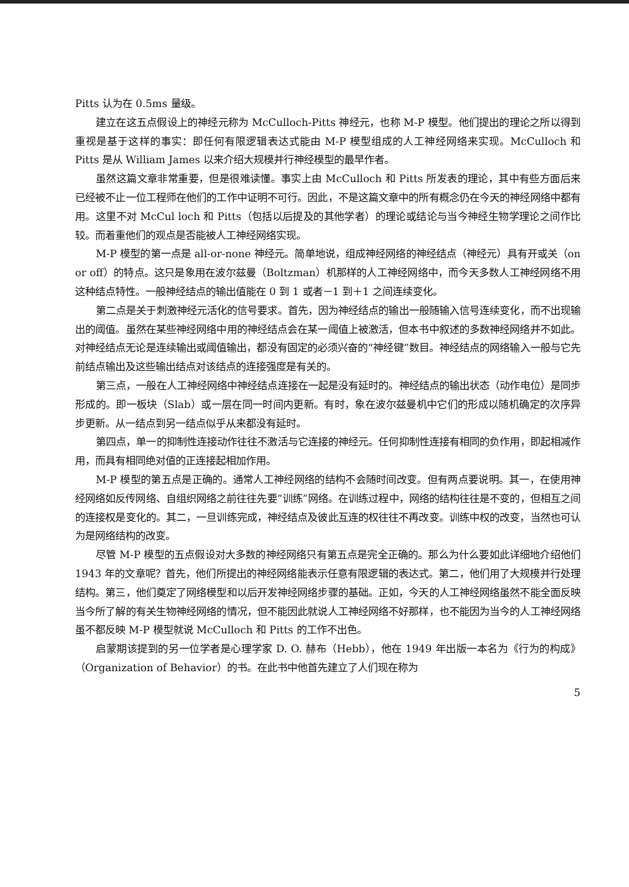Pitts 认为在 0.5ms 量级。
建立在这五点假设上的神经元称为 McCulloch-Pitts 神经元，也称 M-P 模型。他们提出的理论之所以得到重视是基于这样的事实：即任何有限逻辑表达式能由 M-P 模型组成的人工神经网络来实现。McCulloch 和 Pitts 是从 William James 以来介绍大规模并行神经模型的最早作者。
虽然这篇文章非常重要，但是很难读懂。事实上由 McCulloch 和 Pitts 所发表的理论，其中有些方面后来已经被不止一位工程师在他们的工作中证明不可行。因此，不是这篇文章中的所有概念仍在今天的神经网络中都有用。这里不对 McCul loch 和 Pitts（包括以后提及的其他学者）的理论或结论与当今神经生物学理论之间作比较。而着重他们的观点是否能被人工神经网络实现。
M-P 模型的第一点是 all-or-none 神经元。简单地说，组成神经网络的神经结点（神经元）具有开或关（on or off）的特点。这只是象用在波尔兹曼（Boltzman）机那样的人工神经网络中，而今天多数人工神经网络不用这种结点特性。一般神经结点的输出值能在 0 到 1 或者－1 到＋1 之间连续变化。
第二点是关于刺激神经元活化的信号要求。首先，因为神经结点的输出一般随输入信号连续变化，而不出现输出的阈值。虽然在某些神经网络中用的神经结点会在某一阈值上被激活，但本书中叙述的多数神经网络并不如此。对神经结点无论是连续输出或阈值输出，都没有固定的必须兴奋的“神经键”数目。神经结点的网络输入一般与它先前结点输出及这些输出结点对该结点的连接强度是有关的。
第三点，一般在人工神经网络中神经结点连接在一起是没有延时的。神经结点的输出状态（动作电位）是同步形成的。即一板块（Slab）或一层在同一时间内更新。有时，象在波尔兹曼机中它们的形成以随机确定的次序异步更新。从一结点到另一结点似乎从来都没有延时。
第四点，单一的抑制性连接动作往往不激活与它连接的神经元。任何抑制性连接有相同的负作用，即起相减作用，而具有相同绝对值的正连接起相加作用。
M-P 模型的第五点是正确的。通常人工神经网络的结构不会随时间改变。但有两点要说明。其一，在使用神经网络如反传网络、自组织网络之前往往先要“训练”网络。在训练过程中，网络的结构往往是不变的，但相互之间的连接权是变化的。其二，一旦训练完成，神经结点及彼此互连的权往往不再改变。训练中权的改变，当然也可认为是网络结构的改变。
尽管 M-P 模型的五点假设对大多数的神经网络只有第五点是完全正确的。那么为什么要如此详细地介绍他们 1943 年的文章呢？首先，他们所提出的神经网络能表示任意有限逻辑的表达式。第二，他们用了大规模并行处理结构。第三，他们奠定了网络模型和以后开发神经网络步骤的基础。正如，今天的人工神经网络虽然不能全面反映当今所了解的有关生物神经网络的情况，但不能因此就说人工神经网络不好那样，也不能因为当今的人工神经网络虽不都反映 M-P 模型就说 McCulloch 和 Pitts 的工作不出色。
启蒙期该提到的另一位学者是心理学家 D. O. 赫布（Hebb），他在 1949 年出版一本名为《行为的构成》（Organization of Behavior）的书。在此书中他首先建立了人们现在称为
5